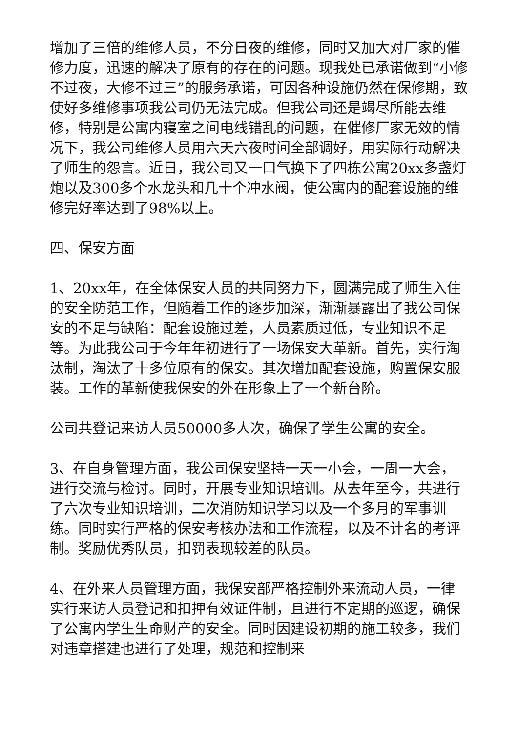增加了三倍的维修人员，不分日夜的维修，同时又加大对厂家的催修力度，迅速的解决了原有的存在的问题。现我处已承诺做到“小修不过夜，大修不过三”的服务承诺，可因各种设施仍然在保修期，致使好多维修事项我公司仍无法完成。但我公司还是竭尽所能去维修，特别是公寓内寝室之间电线错乱的问题，在催修厂家无效的情况下，我公司维修人员用六天六夜时间全部调好，用实际行动解决了师生的怨言。近日，我公司又一口气换下了四栋公寓20xx多盏灯炮以及300多个水龙头和几十个冲水阀，使公寓内的配套设施的维修完好率达到了98%以上。
四、保安方面
1、20xx年，在全体保安人员的共同努力下，圆满完成了师生入住的安全防范工作，但随着工作的逐步加深，渐渐暴露出了我公司保安的不足与缺陷：配套设施过差，人员素质过低，专业知识不足等。为此我公司于今年年初进行了一场保安大革新。首先，实行淘汰制，淘汰了十多位原有的保安。其次增加配套设施，购置保安服装。工作的革新使我保安的外在形象上了一个新台阶。
公司共登记来访人员50000多人次，确保了学生公寓的安全。
3、在自身管理方面，我公司保安坚持一天一小会，一周一大会，进行交流与检讨。同时，开展专业知识培训。从去年至今，共进行了六次专业知识培训，二次消防知识学习以及一个多月的军事训练。同时实行严格的保安考核办法和工作流程，以及不计名的考评制。奖励优秀队员，扣罚表现较差的队员。
4、在外来人员管理方面，我保安部严格控制外来流动人员，一律实行来访人员登记和扣押有效证件制，且进行不定期的巡逻，确保了公寓内学生生命财产的安全。同时因建设初期的施工较多，我们对违章搭建也进行了处理，规范和控制来